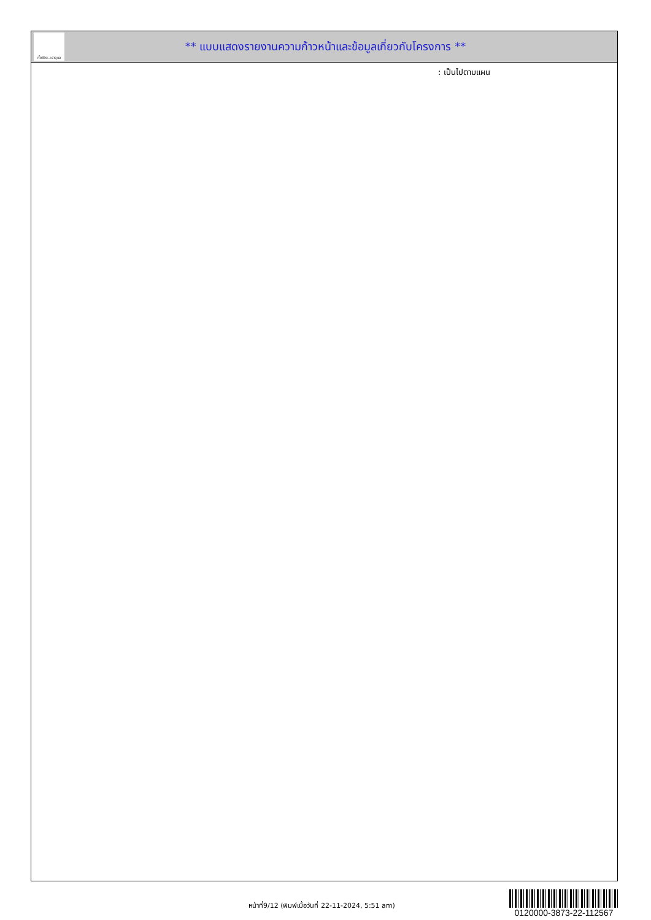ทั้งชีวิต..เราดูแล
** แบบแสดงรายงานความก้าวหน้าและข้อมูลเกี่ยวกับโครงการ **
: เป็นไปตามแผน
หน้าที่9/12 (พิมพ์เมื่อวันที่ 22-11-2024, 5:51 am)
0120000-3873-22-112567